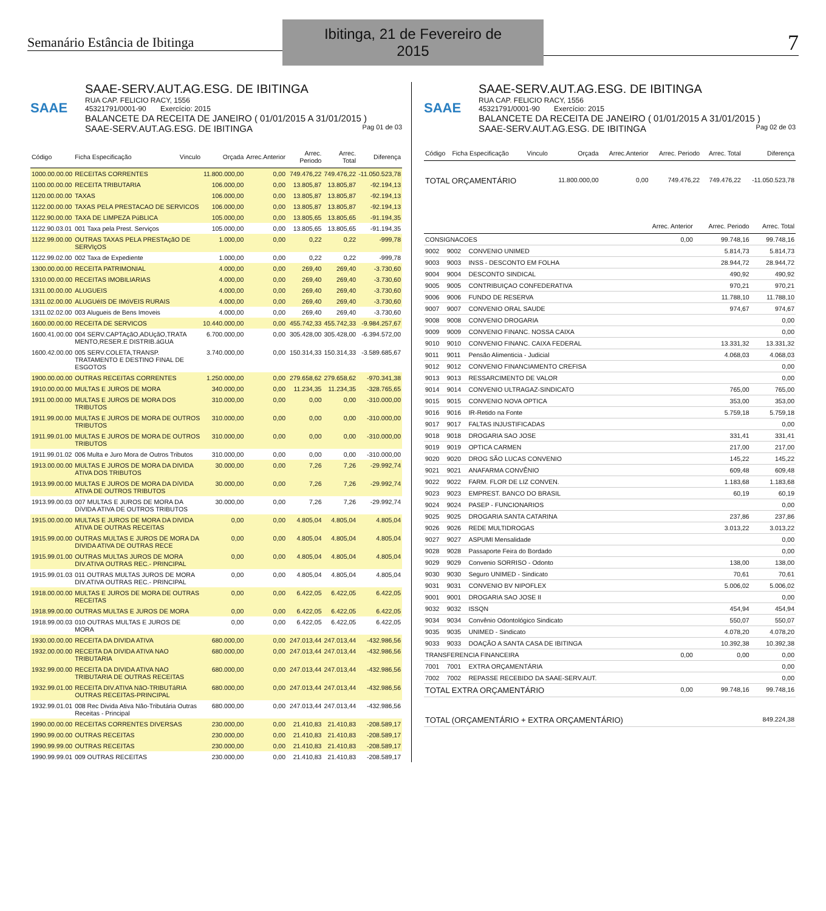Semanário Estância de Ibitinga
Ibitinga, 21 de Fevereiro de 2015
7
SAAE
SAAE-SERV.AUT.AG.ESG. DE IBITINGA
RUA CAP. FELICIO RACY, 1556
45321791/0001-90 Exercício: 2015
BALANCETE DA RECEITA DE JANEIRO ( 01/01/2015 A 31/01/2015 )
SAAE-SERV.AUT.AG.ESG. DE IBITINGA Pag 01 de 03
| Código | Ficha Especificação | Vinculo | Orçada | Arrec.Anterior | Arrec. Periodo | Arrec. Total | Diferença |
| --- | --- | --- | --- | --- | --- | --- | --- |
| 1000.00.00.00 | RECEITAS CORRENTES | | 11.800.000,00 | 0,00 | 749.476,22 | 749.476,22 | -11.050.523,78 |
| 1100.00.00.00 | RECEITA TRIBUTARIA | | 106.000,00 | 0,00 | 13.805,87 | 13.805,87 | -92.194,13 |
| 1120.00.00.00 | TAXAS | | 106.000,00 | 0,00 | 13.805,87 | 13.805,87 | -92.194,13 |
| 1122.00.00.00 | TAXAS PELA PRESTACAO DE SERVICOS | | 106.000,00 | 0,00 | 13.805,87 | 13.805,87 | -92.194,13 |
| 1122.90.00.00 | TAXA DE LIMPEZA PúBLICA | | 105.000,00 | 0,00 | 13.805,65 | 13.805,65 | -91.194,35 |
| 1122.90.03.01 | 001 Taxa pela Prest. Serviços | | 105.000,00 | 0,00 | 13.805,65 | 13.805,65 | -91.194,35 |
| 1122.99.00.00 | OUTRAS TAXAS PELA PRESTAçãO DE SERVIçOS | | 1.000,00 | 0,00 | 0,22 | 0,22 | -999,78 |
| 1122.99.02.00 | 002 Taxa de Expediente | | 1.000,00 | 0,00 | 0,22 | 0,22 | -999,78 |
| 1300.00.00.00 | RECEITA PATRIMONIAL | | 4.000,00 | 0,00 | 269,40 | 269,40 | -3.730,60 |
| 1310.00.00.00 | RECEITAS IMOBILIARIAS | | 4.000,00 | 0,00 | 269,40 | 269,40 | -3.730,60 |
| 1311.00.00.00 | ALUGUEIS | | 4.000,00 | 0,00 | 269,40 | 269,40 | -3.730,60 |
| 1311.02.00.00 | ALUGUéIS DE IMóVEIS RURAIS | | 4.000,00 | 0,00 | 269,40 | 269,40 | -3.730,60 |
| 1311.02.02.00 | 003 Alugueis de Bens Imoveis | | 4.000,00 | 0,00 | 269,40 | 269,40 | -3.730,60 |
| 1600.00.00.00 | RECEITA DE SERVICOS | | 10.440.000,00 | 0,00 | 455.742,33 | 455.742,33 | -9.984.257,67 |
| 1600.41.00.00 | 004 SERV.CAPTAçãO,ADUçãO,TRATA MENTO,RESER.E DISTRIB.áGUA | | 6.700.000,00 | 0,00 | 305.428,00 | 305.428,00 | -6.394.572,00 |
| 1600.42.00.00 | 005 SERV.COLETA,TRANSP. TRATAMENTO E DESTINO FINAL DE ESGOTOS | | 3.740.000,00 | 0,00 | 150.314,33 | 150.314,33 | -3.589.685,67 |
| 1900.00.00.00 | OUTRAS RECEITAS CORRENTES | | 1.250.000,00 | 0,00 | 279.658,62 | 279.658,62 | -970.341,38 |
| 1910.00.00.00 | MULTAS E JUROS DE MORA | | 340.000,00 | 0,00 | 11.234,35 | 11.234,35 | -328.765,65 |
| 1911.00.00.00 | MULTAS E JUROS DE MORA DOS TRIBUTOS | | 310.000,00 | 0,00 | 0,00 | 0,00 | -310.000,00 |
| 1911.99.00.00 | MULTAS E JUROS DE MORA DE OUTROS TRIBUTOS | | 310.000,00 | 0,00 | 0,00 | 0,00 | -310.000,00 |
| 1911.99.01.00 | MULTAS E JUROS DE MORA DE OUTROS TRIBUTOS | | 310.000,00 | 0,00 | 0,00 | 0,00 | -310.000,00 |
| 1911.99.01.02 | 006 Multa e Juro Mora de Outros Tributos | | 310.000,00 | 0,00 | 0,00 | 0,00 | -310.000,00 |
| 1913.00.00.00 | MULTAS E JUROS DE MORA DA DIVIDA ATIVA DOS TRIBUTOS | | 30.000,00 | 0,00 | 7,26 | 7,26 | -29.992,74 |
| 1913.99.00.00 | MULTAS E JUROS DE MORA DA DíVIDA ATIVA DE OUTROS TRIBUTOS | | 30.000,00 | 0,00 | 7,26 | 7,26 | -29.992,74 |
| 1913.99.00.03 | 007 MULTAS E JUROS DE MORA DA DíVIDA ATIVA DE OUTROS TRIBUTOS | | 30.000,00 | 0,00 | 7,26 | 7,26 | -29.992,74 |
| 1915.00.00.00 | MULTAS E JUROS DE MORA DA DIVIDA ATIVA DE OUTRAS RECEITAS | | 0,00 | 0,00 | 4.805,04 | 4.805,04 | 4.805,04 |
| 1915.99.00.00 | OUTRAS MULTAS E JUROS DE MORA DA DIVIDA ATIVA DE OUTRAS RECE | | 0,00 | 0,00 | 4.805,04 | 4.805,04 | 4.805,04 |
| 1915.99.01.00 | OUTRAS MULTAS JUROS DE MORA DIV.ATIVA OUTRAS REC.- PRINCIPAL | | 0,00 | 0,00 | 4.805,04 | 4.805,04 | 4.805,04 |
| 1915.99.01.03 | 011 OUTRAS MULTAS JUROS DE MORA DIV.ATIVA OUTRAS REC.- PRINCIPAL | | 0,00 | 0,00 | 4.805,04 | 4.805,04 | 4.805,04 |
| 1918.00.00.00 | MULTAS E JUROS DE MORA DE OUTRAS RECEITAS | | 0,00 | 0,00 | 6.422,05 | 6.422,05 | 6.422,05 |
| 1918.99.00.00 | OUTRAS MULTAS E JUROS DE MORA | | 0,00 | 0,00 | 6.422,05 | 6.422,05 | 6.422,05 |
| 1918.99.00.03 | 010 OUTRAS MULTAS E JUROS DE MORA | | 0,00 | 0,00 | 6.422,05 | 6.422,05 | 6.422,05 |
| 1930.00.00.00 | RECEITA DA DIVIDA ATIVA | | 680.000,00 | 0,00 | 247.013,44 | 247.013,44 | -432.986,56 |
| 1932.00.00.00 | RECEITA DA DIVIDA ATIVA NAO TRIBUTARIA | | 680.000,00 | 0,00 | 247.013,44 | 247.013,44 | -432.986,56 |
| 1932.99.00.00 | RECEITA DA DIVIDA ATIVA NAO TRIBUTARIA DE OUTRAS RECEITAS | | 680.000,00 | 0,00 | 247.013,44 | 247.013,44 | -432.986,56 |
| 1932.99.01.00 | RECEITA DIV.ATIVA NãO-TRIBUTáRIA OUTRAS RECEITAS-PRINCIPAL | | 680.000,00 | 0,00 | 247.013,44 | 247.013,44 | -432.986,56 |
| 1932.99.01.01 | 008 Rec Divida Ativa Não-Tributária Outras Receitas - Principal | | 680.000,00 | 0,00 | 247.013,44 | 247.013,44 | -432.986,56 |
| 1990.00.00.00 | RECEITAS CORRENTES DIVERSAS | | 230.000,00 | 0,00 | 21.410,83 | 21.410,83 | -208.589,17 |
| 1990.99.00.00 | OUTRAS RECEITAS | | 230.000,00 | 0,00 | 21.410,83 | 21.410,83 | -208.589,17 |
| 1990.99.99.00 | OUTRAS RECEITAS | | 230.000,00 | 0,00 | 21.410,83 | 21.410,83 | -208.589,17 |
| 1990.99.99.01 | 009 OUTRAS RECEITAS | | 230.000,00 | 0,00 | 21.410,83 | 21.410,83 | -208.589,17 |
SAAE
SAAE-SERV.AUT.AG.ESG. DE IBITINGA
RUA CAP. FELICIO RACY, 1556
45321791/0001-90 Exercício: 2015
BALANCETE DA RECEITA DE JANEIRO ( 01/01/2015 A 31/01/2015 )
SAAE-SERV.AUT.AG.ESG. DE IBITINGA Pag 02 de 03
| Código | Ficha Especificação | Vinculo | Orçada | Arrec.Anterior | Arrec. Periodo | Arrec. Total | Diferença |
| --- | --- | --- | --- | --- | --- | --- | --- |
| TOTAL ORÇAMENTÁRIO | | | 11.800.000,00 | 0,00 | 749.476,22 | 749.476,22 | -11.050.523,78 |
| | | | Arrec. Anterior | Arrec. Periodo | Arrec. Total |
| --- | --- | --- | --- | --- | --- |
| CONSIGNACOES | | | 0,00 | 99.748,16 | 99.748,16 |
| 9002 | 9002 | CONVENIO UNIMED | | 5.814,73 | 5.814,73 |
| 9003 | 9003 | INSS - DESCONTO EM FOLHA | | 28.944,72 | 28.944,72 |
| 9004 | 9004 | DESCONTO SINDICAL | | 490,92 | 490,92 |
| 9005 | 9005 | CONTRIBUIÇAO CONFEDERATIVA | | 970,21 | 970,21 |
| 9006 | 9006 | FUNDO DE RESERVA | | 11.788,10 | 11.788,10 |
| 9007 | 9007 | CONVENIO ORAL SAUDE | | 974,67 | 974,67 |
| 9008 | 9008 | CONVENIO DROGARIA | | | 0,00 |
| 9009 | 9009 | CONVENIO FINANC. NOSSA CAIXA | | | 0,00 |
| 9010 | 9010 | CONVENIO FINANC. CAIXA FEDERAL | | 13.331,32 | 13.331,32 |
| 9011 | 9011 | Pensão Alimenticia - Judicial | | 4.068,03 | 4.068,03 |
| 9012 | 9012 | CONVENIO FINANCIAMENTO CREFISA | | | 0,00 |
| 9013 | 9013 | RESSARCIMENTO DE VALOR | | | 0,00 |
| 9014 | 9014 | CONVENIO ULTRAGAZ-SINDICATO | | 765,00 | 765,00 |
| 9015 | 9015 | CONVENIO NOVA OPTICA | | 353,00 | 353,00 |
| 9016 | 9016 | IR-Retido na Fonte | | 5.759,18 | 5.759,18 |
| 9017 | 9017 | FALTAS INJUSTIFICADAS | | | 0,00 |
| 9018 | 9018 | DROGARIA SAO JOSE | | 331,41 | 331,41 |
| 9019 | 9019 | OPTICA CARMEN | | 217,00 | 217,00 |
| 9020 | 9020 | DROG SÃO LUCAS CONVENIO | | 145,22 | 145,22 |
| 9021 | 9021 | ANAFARMA CONVÊNIO | | 609,48 | 609,48 |
| 9022 | 9022 | FARM. FLOR DE LIZ CONVEN. | | 1.183,68 | 1.183,68 |
| 9023 | 9023 | EMPREST. BANCO DO BRASIL | | 60,19 | 60,19 |
| 9024 | 9024 | PASEP - FUNCIONARIOS | | | 0,00 |
| 9025 | 9025 | DROGARIA SANTA CATARINA | | 237,86 | 237,86 |
| 9026 | 9026 | REDE MULTIDROGAS | | 3.013,22 | 3.013,22 |
| 9027 | 9027 | ASPUMI Mensalidade | | | 0,00 |
| 9028 | 9028 | Passaporte Feira do Bordado | | | 0,00 |
| 9029 | 9029 | Convenio SORRISO - Odonto | | 138,00 | 138,00 |
| 9030 | 9030 | Seguro UNIMED - Sindicato | | 70,61 | 70,61 |
| 9031 | 9031 | CONVENIO BV NIPOFLEX | | 5.006,02 | 5.006,02 |
| 9001 | 9001 | DROGARIA SAO JOSE II | | | 0,00 |
| 9032 | 9032 | ISSQN | | 454,94 | 454,94 |
| 9034 | 9034 | Convênio Odontológico Sindicato | | 550,07 | 550,07 |
| 9035 | 9035 | UNIMED - Sindicato | | 4.078,20 | 4.078,20 |
| 9033 | 9033 | DOAÇÃO A SANTA CASA DE IBITINGA | | 10.392,38 | 10.392,38 |
| TRANSFERENCIA FINANCEIRA | | | 0,00 | 0,00 | 0,00 |
| 7001 | 7001 | EXTRA ORÇAMENTÁRIA | | | 0,00 |
| 7002 | 7002 | REPASSE RECEBIDO DA SAAE-SERV.AUT. | | | 0,00 |
| TOTAL EXTRA ORÇAMENTÁRIO | | | 0,00 | 99.748,16 | 99.748,16 |
| TOTAL (ORÇAMENTÁRIO + EXTRA ORÇAMENTÁRIO) | | | | | 849.224,38 |